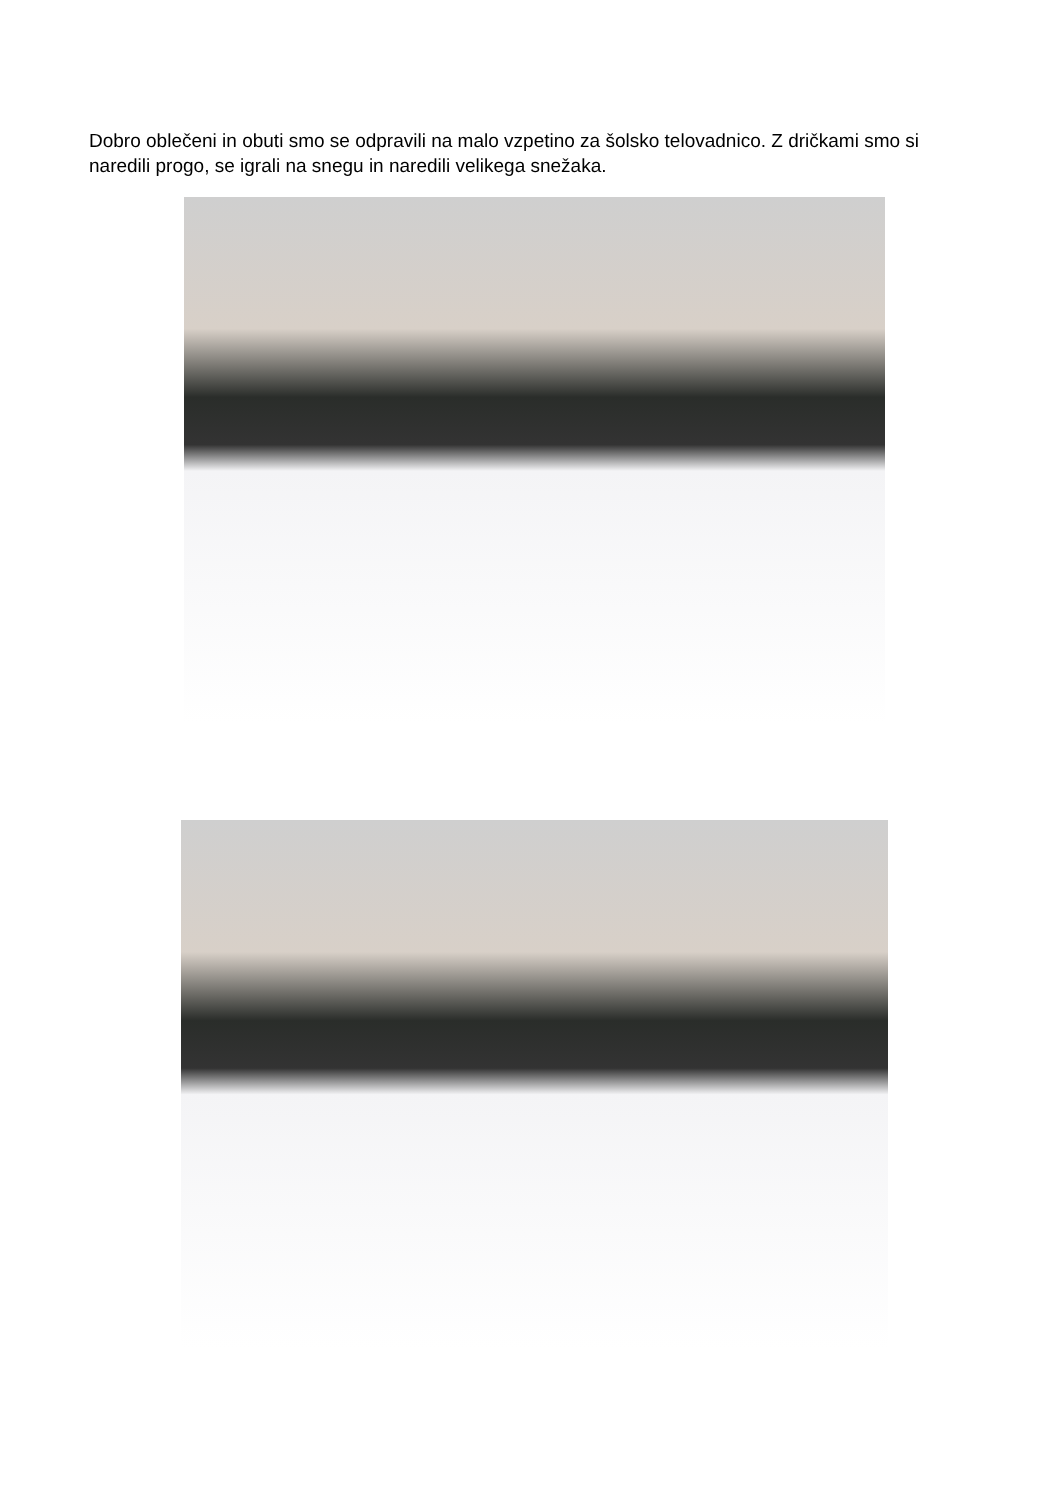Dobro oblečeni in obuti smo se odpravili na malo vzpetino za šolsko telovadnico. Z dričkami smo si naredili progo, se igrali na snegu in naredili velikega snežaka.